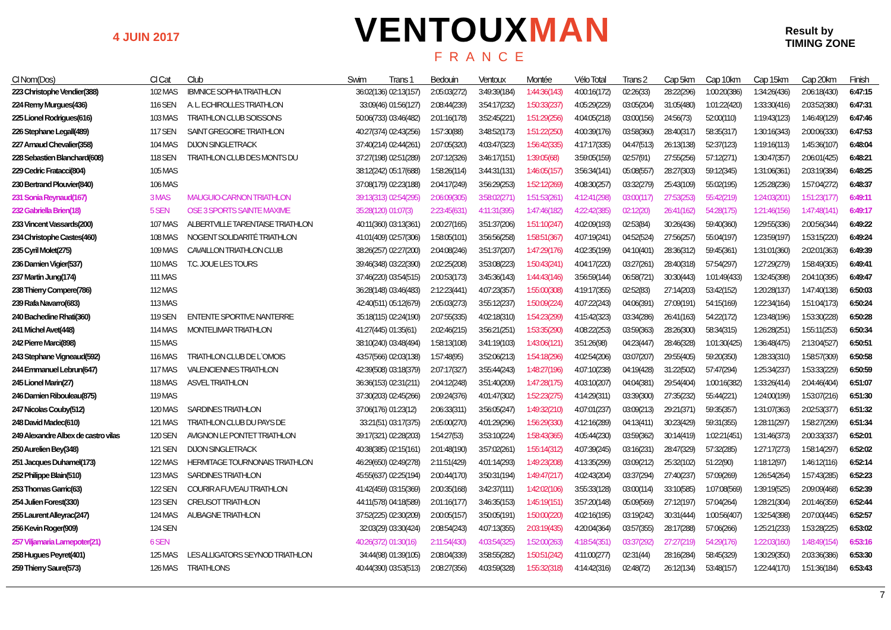4 JUIN 2017
VENTOUXMAN
FRANCE
Result by
TIMING ZONE
| Cl Nom(Dos) | Cl Cat | Club | Swim | Trans 1 | Bedouin | Ventoux | Montée | Vélo Total | Trans 2 | Cap 5km | Cap 10km | Cap 15km | Cap 20km | Finish |
| --- | --- | --- | --- | --- | --- | --- | --- | --- | --- | --- | --- | --- | --- | --- |
| 223 Christophe Vendier(388) | 102 MAS | IBMNICE SOPHIA TRIATHLON | 36:02(136) | 02:13(157) | 2:05:03(272) | 3:49:39(184) | 1:44:36(143) | 4:00:16(172) | 02:26(33) | 28:22(296) | 1:00:20(386) | 1:34:26(436) | 2:06:18(430) | 6:47:15 |
| 224 Remy Murgues(436) | 116 SEN | A. L. ECHIROLLES TRIATHLON | 33:09(46) | 01:56(127) | 2:08:44(239) | 3:54:17(232) | 1:50:33(237) | 4:05:29(229) | 03:05(204) | 31:05(480) | 1:01:22(420) | 1:33:30(416) | 2:03:52(380) | 6:47:31 |
| 225 Lionel Rodrigues(616) | 103 MAS | TRIATHLON CLUB SOISSONS | 50:06(733) | 03:46(482) | 2:01:16(178) | 3:52:45(221) | 1:51:29(256) | 4:04:05(218) | 03:00(156) | 24:56(73) | 52:00(110) | 1:19:43(123) | 1:46:49(129) | 6:47:46 |
| 226 Stephane Legall(489) | 117 SEN | SAINT GREGOIRE TRIATHLON | 40:27(374) | 02:43(256) | 1:57:30(88) | 3:48:52(173) | 1:51:22(250) | 4:00:39(176) | 03:58(360) | 28:40(317) | 58:35(317) | 1:30:16(343) | 2:00:06(330) | 6:47:53 |
| 227 Arnaud Chevalier(358) | 104 MAS | DIJON SINGLETRACK | 37:40(214) | 02:44(261) | 2:07:05(320) | 4:03:47(323) | 1:56:42(335) | 4:17:17(335) | 04:47(513) | 26:13(138) | 52:37(123) | 1:19:16(113) | 1:45:36(107) | 6:48:04 |
| 228 Sebastien Blanchard(608) | 118 SEN | TRIATHLON CLUB DES MONTS DU | 37:27(198) | 02:51(289) | 2:07:12(326) | 3:46:17(151) | 1:39:05(68) | 3:59:05(159) | 02:57(91) | 27:55(256) | 57:12(271) | 1:30:47(357) | 2:06:01(425) | 6:48:21 |
| 229 Cedric Fratacci(804) | 105 MAS | | 38:12(242) | 05:17(688) | 1:58:26(114) | 3:44:31(131) | 1:46:05(157) | 3:56:34(141) | 05:08(557) | 28:27(303) | 59:12(345) | 1:31:06(361) | 2:03:19(384) | 6:48:25 |
| 230 Bertrand Plouvier(840) | 106 MAS | | 37:08(179) | 02:23(188) | 2:04:17(249) | 3:56:29(253) | 1:52:12(269) | 4:08:30(257) | 03:32(279) | 25:43(109) | 55:02(195) | 1:25:28(236) | 1:57:04(272) | 6:48:37 |
| 231 Sonia Reynaud(167) | 3 MAS | MAUGUIO-CARNON TRIATHLON | 39:13(313) | 02:54(295) | 2:06:09(305) | 3:58:02(271) | 1:51:53(261) | 4:12:41(298) | 03:00(117) | 27:53(253) | 55:42(219) | 1:24:03(201) | 1:51:23(177) | 6:49:11 |
| 232 Gabriella Brien(18) | 5 SEN | OSE 3 SPORTS SAINTE MAXIME | 35:28(120) | 01:07(3) | 2:23:45(631) | 4:11:31(395) | 1:47:46(182) | 4:22:42(385) | 02:12(20) | 26:41(162) | 54:28(175) | 1:21:46(156) | 1:47:48(141) | 6:49:17 |
| 233 Vincent Vassards(200) | 107 MAS | ALBERTVILLE TARENTAISE TRIATHLON | 40:11(360) | 03:13(361) | 2:00:27(165) | 3:51:37(206) | 1:51:10(247) | 4:02:09(193) | 02:53(84) | 30:26(436) | 59:40(360) | 1:29:55(336) | 2:00:56(344) | 6:49:22 |
| 234 Christophe Castes(460) | 108 MAS | NOGENT SOLIDARITÉ TRIATHLON | 41:01(409) | 02:57(306) | 1:58:05(101) | 3:56:56(258) | 1:58:51(367) | 4:07:19(241) | 04:52(524) | 27:56(257) | 55:04(197) | 1:23:59(197) | 1:53:15(220) | 6:49:24 |
| 235 Cyril Molet(275) | 109 MAS | CAVAILLON TRIATHLON CLUB | 38:26(257) | 02:27(200) | 2:04:08(246) | 3:51:37(207) | 1:47:29(176) | 4:02:35(199) | 04:10(401) | 28:36(312) | 59:45(361) | 1:31:01(360) | 2:02:01(363) | 6:49:39 |
| 236 Damien Vigier(537) | 110 MAS | T.C. JOUE LES TOURS | 39:46(348) | 03:22(390) | 2:02:25(208) | 3:53:08(223) | 1:50:43(241) | 4:04:17(220) | 03:27(261) | 28:40(318) | 57:54(297) | 1:27:29(279) | 1:58:49(305) | 6:49:41 |
| 237 Martin Jung(174) | 111 MAS | | 37:46(220) | 03:54(515) | 2:00:53(173) | 3:45:36(143) | 1:44:43(146) | 3:56:59(144) | 06:58(721) | 30:30(443) | 1:01:49(433) | 1:32:45(398) | 2:04:10(395) | 6:49:47 |
| 238 Thierry Compere(786) | 112 MAS | | 36:28(148) | 03:46(483) | 2:12:23(441) | 4:07:23(357) | 1:55:00(308) | 4:19:17(355) | 02:52(83) | 27:14(203) | 53:42(152) | 1:20:28(137) | 1:47:40(138) | 6:50:03 |
| 239 Rafa Navarro(683) | 113 MAS | | 42:40(511) | 05:12(679) | 2:05:03(273) | 3:55:12(237) | 1:50:09(224) | 4:07:22(243) | 04:06(391) | 27:09(191) | 54:15(169) | 1:22:34(164) | 1:51:04(173) | 6:50:24 |
| 240 Bachedine Rhati(360) | 119 SEN | ENTENTE SPORTIVE NANTERRE | 35:18(115) | 02:24(190) | 2:07:55(335) | 4:02:18(310) | 1:54:23(299) | 4:15:42(323) | 03:34(286) | 26:41(163) | 54:22(172) | 1:23:48(196) | 1:53:30(228) | 6:50:28 |
| 241 Michel Avet(448) | 114 MAS | MONTELIMAR TRIATHLON | 41:27(445) | 01:35(61) | 2:02:46(215) | 3:56:21(251) | 1:53:35(290) | 4:08:22(253) | 03:59(363) | 28:26(300) | 58:34(315) | 1:26:28(251) | 1:55:11(253) | 6:50:34 |
| 242 Pierre Marci(898) | 115 MAS | | 38:10(240) | 03:48(494) | 1:58:13(108) | 3:41:19(103) | 1:43:06(121) | 3:51:26(98) | 04:23(447) | 28:46(328) | 1:01:30(425) | 1:36:48(475) | 2:13:04(527) | 6:50:51 |
| 243 Stephane Vigneaud(592) | 116 MAS | TRIATHLON CLUB DE L`OMOIS | 43:57(566) | 02:03(138) | 1:57:48(95) | 3:52:06(213) | 1:54:18(296) | 4:02:54(206) | 03:07(207) | 29:55(405) | 59:20(350) | 1:28:33(310) | 1:58:57(309) | 6:50:58 |
| 244 Emmanuel Lebrun(647) | 117 MAS | VALENCIENNES TRIATHLON | 42:39(508) | 03:18(379) | 2:07:17(327) | 3:55:44(243) | 1:48:27(196) | 4:07:10(238) | 04:19(428) | 31:22(502) | 57:47(294) | 1:25:34(237) | 1:53:33(229) | 6:50:59 |
| 245 Lionel Marin(27) | 118 MAS | ASVEL TRIATHLON | 36:36(153) | 02:31(211) | 2:04:12(248) | 3:51:40(209) | 1:47:28(175) | 4:03:10(207) | 04:04(381) | 29:54(404) | 1:00:16(382) | 1:33:26(414) | 2:04:46(404) | 6:51:07 |
| 246 Damien Ribouleau(875) | 119 MAS | | 37:30(203) | 02:45(266) | 2:09:24(376) | 4:01:47(302) | 1:52:23(275) | 4:14:29(311) | 03:39(300) | 27:35(232) | 55:44(221) | 1:24:00(199) | 1:53:07(216) | 6:51:30 |
| 247 Nicolas Couby(512) | 120 MAS | SARDINES TRIATHLON | 37:06(176) | 01:23(12) | 2:06:33(311) | 3:56:05(247) | 1:49:32(210) | 4:07:01(237) | 03:09(213) | 29:21(371) | 59:35(357) | 1:31:07(363) | 2:02:53(377) | 6:51:32 |
| 248 David Madec(610) | 121 MAS | TRIATHLON CLUB DU PAYS DE | 33:21(51) | 03:17(375) | 2:05:00(270) | 4:01:29(296) | 1:56:29(330) | 4:12:16(289) | 04:13(411) | 30:23(429) | 59:31(355) | 1:28:11(297) | 1:58:27(299) | 6:51:34 |
| 249 Alexandre Albex de castro vilas | 120 SEN | AVIGNON LE PONTET TRIATHLON | 39:17(321) | 02:28(203) | 1:54:27(53) | 3:53:10(224) | 1:58:43(365) | 4:05:44(230) | 03:59(362) | 30:14(419) | 1:02:21(451) | 1:31:46(373) | 2:00:33(337) | 6:52:01 |
| 250 Aurelien Bey(348) | 121 SEN | DIJON SINGLETRACK | 40:38(385) | 02:15(161) | 2:01:48(190) | 3:57:02(261) | 1:55:14(312) | 4:07:39(245) | 03:16(231) | 28:47(329) | 57:32(285) | 1:27:17(273) | 1:58:14(297) | 6:52:02 |
| 251 Jacques Duhamel(173) | 122 MAS | HERMITAGE TOURNONAIS TRIATHLON | 46:29(650) | 02:49(278) | 2:11:51(429) | 4:01:14(293) | 1:49:23(208) | 4:13:35(299) | 03:09(212) | 25:32(102) | 51:22(90) | 1:18:12(97) | 1:46:12(116) | 6:52:14 |
| 252 Philippe Blain(510) | 123 MAS | SARDINES TRIATHLON | 45:55(637) | 02:25(194) | 2:00:44(170) | 3:50:31(194) | 1:49:47(217) | 4:02:43(204) | 03:37(294) | 27:40(237) | 57:09(269) | 1:26:54(264) | 1:57:43(285) | 6:52:23 |
| 253 Thomas Garric(63) | 122 SEN | COURIR A FUVEAU TRIATHLON | 41:42(459) | 03:15(369) | 2:00:35(168) | 3:42:37(111) | 1:42:02(106) | 3:55:33(128) | 03:00(114) | 33:10(585) | 1:07:08(569) | 1:39:19(525) | 2:09:09(468) | 6:52:39 |
| 254 Julien Forest(330) | 123 SEN | CREUSOT TRIATHLON | 44:11(578) | 04:18(589) | 2:01:16(177) | 3:46:35(153) | 1:45:19(151) | 3:57:20(148) | 05:09(569) | 27:12(197) | 57:04(264) | 1:28:21(304) | 2:01:46(359) | 6:52:44 |
| 255 Laurent Alleyrac(247) | 124 MAS | AUBAGNE TRIATHLON | 37:52(225) | 02:30(209) | 2:00:05(157) | 3:50:05(191) | 1:50:00(220) | 4:02:16(195) | 03:19(242) | 30:31(444) | 1:00:56(407) | 1:32:54(398) | 2:07:00(445) | 6:52:57 |
| 256 Kevin Roger(909) | 124 SEN | | 32:03(29) | 03:30(424) | 2:08:54(243) | 4:07:13(355) | 2:03:19(435) | 4:20:04(364) | 03:57(355) | 28:17(288) | 57:06(266) | 1:25:21(233) | 1:53:28(225) | 6:53:02 |
| 257 Viljamaria Lamepoter(21) | 6 SEN | | 40:26(372) | 01:30(16) | 2:11:54(430) | 4:03:54(325) | 1:52:00(263) | 4:18:54(351) | 03:37(292) | 27:27(219) | 54:29(176) | 1:22:03(160) | 1:48:49(154) | 6:53:16 |
| 258 Hugues Peyret(401) | 125 MAS | LES ALLIGATORS SEYNOD TRIATHLON | 34:44(98) | 01:39(105) | 2:08:04(339) | 3:58:55(282) | 1:50:51(242) | 4:11:00(277) | 02:31(44) | 28:16(284) | 58:45(329) | 1:30:29(350) | 2:03:36(386) | 6:53:30 |
| 259 Thierry Saure(573) | 126 MAS | TRIATHLONS | 40:44(390) | 03:53(513) | 2:08:27(356) | 4:03:59(328) | 1:55:32(318) | 4:14:42(316) | 02:48(72) | 26:12(134) | 53:48(157) | 1:22:44(170) | 1:51:36(184) | 6:53:43 |
7